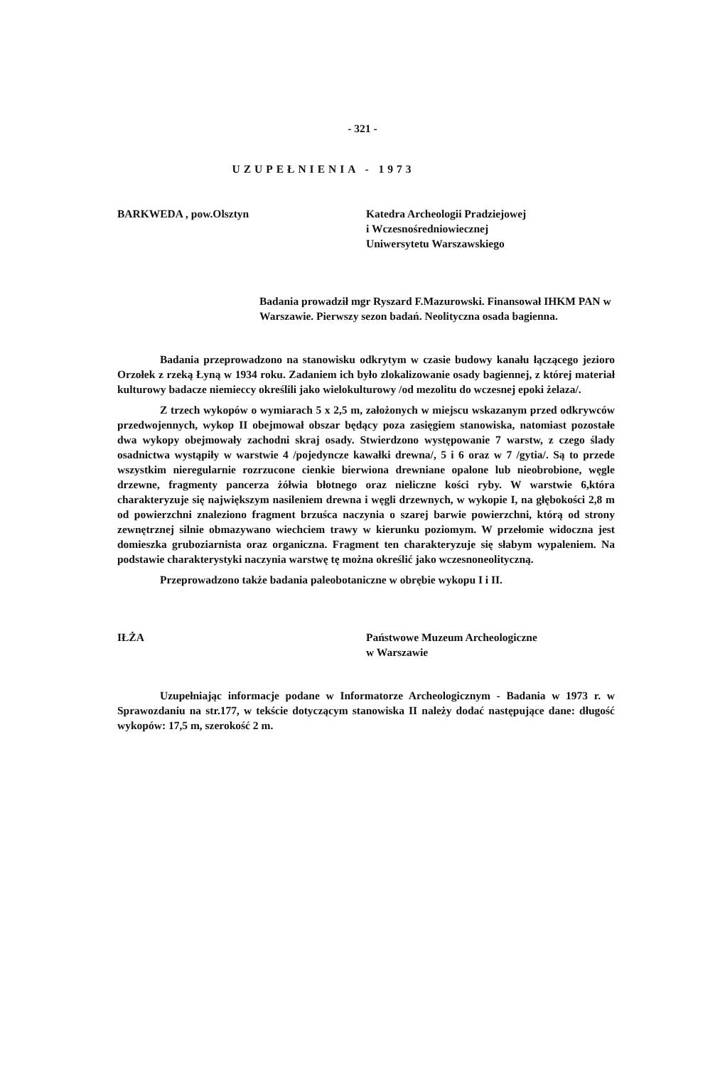- 321 -
UZUPEŁNIENIA - 1973
BARKWEDA , pow.Olsztyn Katedra Archeologii Pradziejowej
i Wczesnośredniowiecznej
Uniwersytetu Warszawskiego
Badania prowadził mgr Ryszard F.Mazurowski. Finansował IHKM PAN w Warszawie. Pierwszy sezon badań. Neolityczna osada bagienna.
Badania przeprowadzono na stanowisku odkrytym w czasie budowy kanału łączącego jezioro Orzołek z rzeką Łyną w 1934 roku. Zadaniem ich było zlokalizowanie osady bagiennej, z której materiał kulturowy badacze niemieccy określili jako wielokulturowy /od mezolitu do wczesnej epoki żelaza/.
Z trzech wykopów o wymiarach 5 x 2,5 m, założonych w miejscu wskazanym przed odkrywców przedwojennych, wykop II obejmował obszar będący poza zasięgiem stanowiska, natomiast pozostałe dwa wykopy obejmowały zachodni skraj osady. Stwierdzono występowanie 7 warstw, z czego ślady osadnictwa wystąpiły w warstwie 4 /pojedyncze kawałki drewna/, 5 i 6 oraz w 7 /gytia/. Są to przede wszystkim nieregularnie rozrzucone cienkie bierwiona drewniane opalone lub nieobrobione, węgle drzewne, fragmenty pancerza żółwia błotnego oraz nieliczne kości ryby. W warstwie 6,która charakteryzuje się największym nasileniem drewna i węgli drzewnych, w wykopie I, na głębokości 2,8 m od powierzchni znaleziono fragment brzuśca naczynia o szarej barwie powierzchni, którą od strony zewnętrznej silnie obmazywano wiechciem trawy w kierunku poziomym. W przełomie widoczna jest domieszka gruboziarnista oraz organiczna. Fragment ten charakteryzuje się słabym wypaleniem. Na podstawie charakterystyki naczynia warstwę tę można określić jako wczesnoneolityczną.
Przeprowadzono także badania paleobotaniczne w obrębie wykopu I i II.
IŁŻA Państwowe Muzeum Archeologiczne
w Warszawie
Uzupełniając informacje podane w Informatorze Archeologicznym - Badania w 1973 r. w Sprawozdaniu na str.177, w tekście dotyczącym stanowiska II należy dodać następujące dane: długość wykopów: 17,5 m, szerokość 2 m.